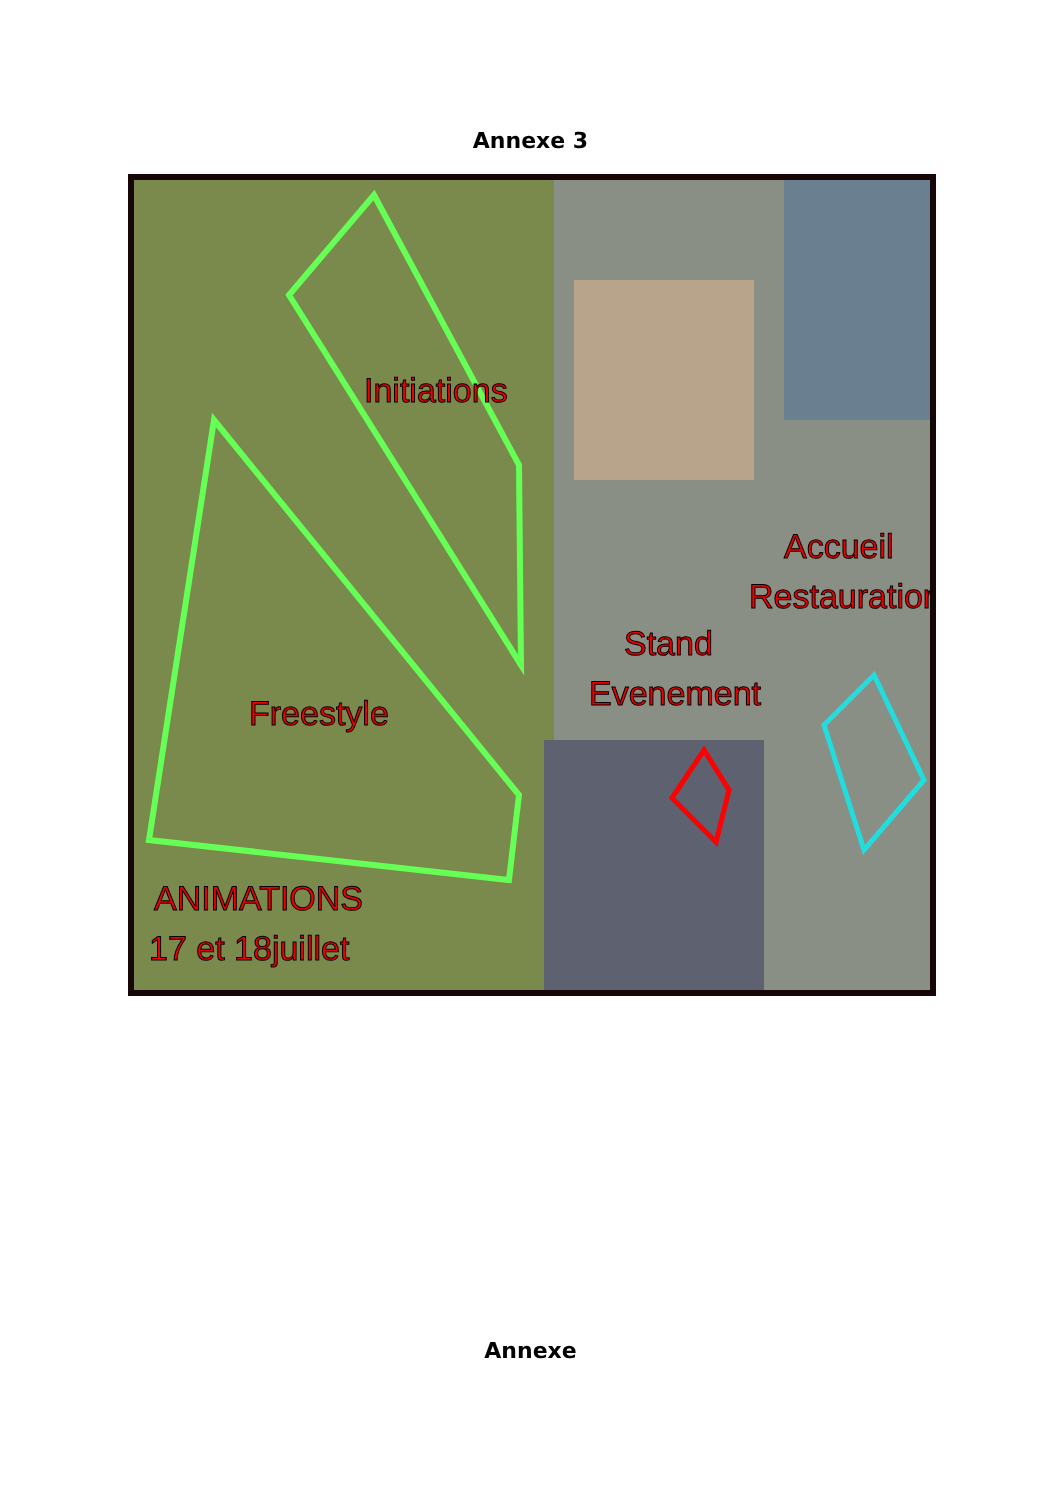Annexe 3
Initiations
Freestyle
Stand
Evenement
Accueil
Restauration
ANIMATIONS
17 et 18juillet
Annexe